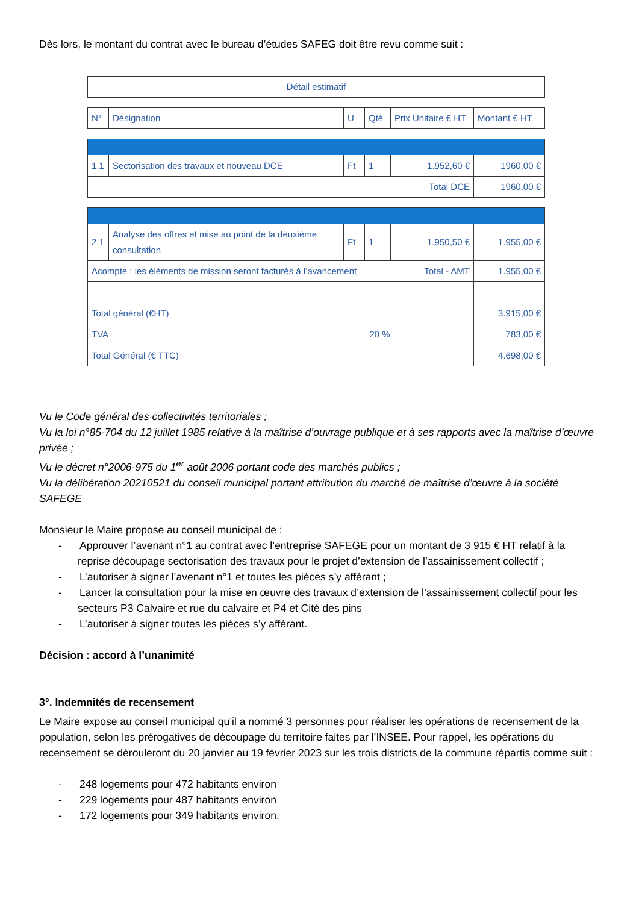Dès lors, le montant du contrat avec le bureau d’études SAFEG doit être revu comme suit :
| Détail estimatif |
| --- |
| N° | Désignation | U | Qté | Prix Unitaire € HT | Montant € HT |
| --- | --- | --- | --- | --- | --- |
| 1.1 | Sectorisation des travaux et nouveau DCE | Ft | 1 | 1.952,60 € | 1960,00 € |
| Total DCE | | | | | 1960,00 € |
| 2.1 | Analyse des offres et mise au point de la deuxième consultation | Ft | 1 | 1.950,50 € | 1.955,00 € |
| Acompte : les éléments de mission seront facturés à l’avancement Total - AMT | | | | | 1.955,00 € |
| Total général (€HT) | | | | | 3.915,00 € |
| TVA 20 % | | | | | 783,00 € |
| Total Général (€ TTC) | | | | | 4.698,00 € |
Vu le Code général des collectivités territoriales ;
Vu la loi n°85-704 du 12 juillet 1985 relative à la maîtrise d’ouvrage publique et à ses rapports avec la maîtrise d’œuvre privée ;
Vu le décret n°2006-975 du 1<sup>er</sup> août 2006 portant code des marchés publics ;
Vu la délibération 20210521 du conseil municipal portant attribution du marché de maîtrise d’œuvre à la société SAFEGE
Monsieur le Maire propose au conseil municipal de :
- Approuver l’avenant n°1 au contrat avec l’entreprise SAFEGE pour un montant de 3 915 € HT relatif à la reprise découpage sectorisation des travaux pour le projet d’extension de l’assainissement collectif ;
- L’autoriser à signer l’avenant n°1 et toutes les pièces s’y afférant ;
- Lancer la consultation pour la mise en œuvre des travaux d’extension de l’assainissement collectif pour les secteurs P3 Calvaire et rue du calvaire et P4 et Cité des pins
- L’autoriser à signer toutes les pièces s’y afférant.
Décision : accord à l’unanimité
3°. Indemnités de recensement
Le Maire expose au conseil municipal qu’il a nommé 3 personnes pour réaliser les opérations de recensement de la population, selon les prérogatives de découpage du territoire faites par l’INSEE. Pour rappel, les opérations du recensement se dérouleront du 20 janvier au 19 février 2023 sur les trois districts de la commune répartis comme suit :
- 248 logements pour 472 habitants environ
- 229 logements pour 487 habitants environ
- 172 logements pour 349 habitants environ.